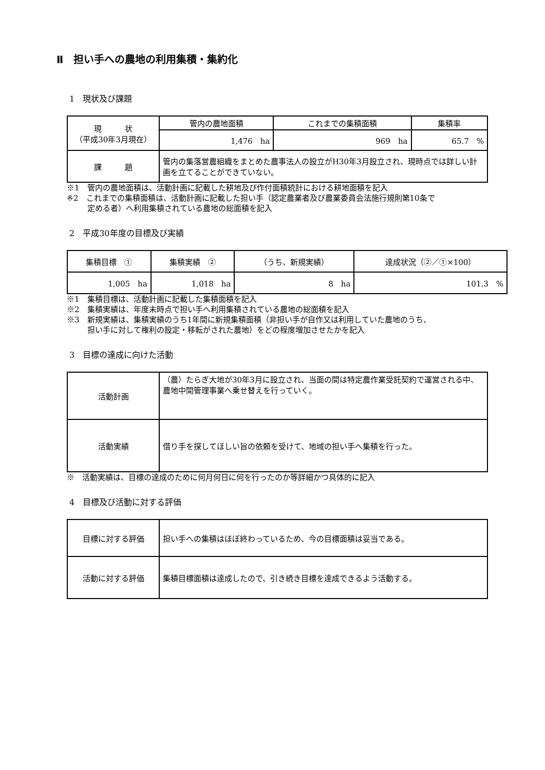Ⅱ　担い手への農地の利用集積・集約化
1　現状及び課題
| 現 状 （平成30年3月現在） | 管内の農地面積 | これまでの集積面積 | 集積率 |
| | 1,476 ha | 969 ha | 65.7 % |
| 課 題 | 管内の集落営農組織をまとめた農事法人の設立がH30年3月設立され、現時点では詳しい計画を立てることができていない。 | | |
※1　管内の農地面積は、活動計画に記載した耕地及び作付面積統計における耕地面積を記入
※2　これまでの集積面積は、活動計画に記載した担い手（認定農業者及び農業委員会法施行規則第10条で
定める者）へ利用集積されている農地の総面積を記入
2　平成30年度の目標及び実績
| 集積目標 ① | 集積実績 ② | （うち、新規実績） | 達成状況（②／①×100） |
| --- | --- | --- | --- |
| 1,005 ha | 1,018 ha | 8 ha | 101.3 % |
※1　集積目標は、活動計画に記載した集積面積を記入
※2　集積実績は、年度末時点で担い手へ利用集積されている農地の総面積を記入
※3　新規実績は、集積実績のうち1年間に新規集積面積（非担い手が自作又は利用していた農地のうち、
担い手に対して権利の設定・移転がされた農地）をどの程度増加させたかを記入
3　目標の達成に向けた活動
| 活動計画 | （農）たらぎ大地が30年3月に設立され、当面の間は特定農作業受託契約で運営される中、農地中間管理事業へ乗せ替えを行っていく。 |
| 活動実績 | 借り手を探してほしい旨の依頼を受けて、地域の担い手へ集積を行った。 |
※　活動実績は、目標の達成のために何月何日に何を行ったのか等詳細かつ具体的に記入
4　目標及び活動に対する評価
| 目標に対する評価 | 担い手への集積はほぼ終わっているため、今の目標面積は妥当である。 |
| 活動に対する評価 | 集積目標面積は達成したので、引き続き目標を達成できるよう活動する。 |